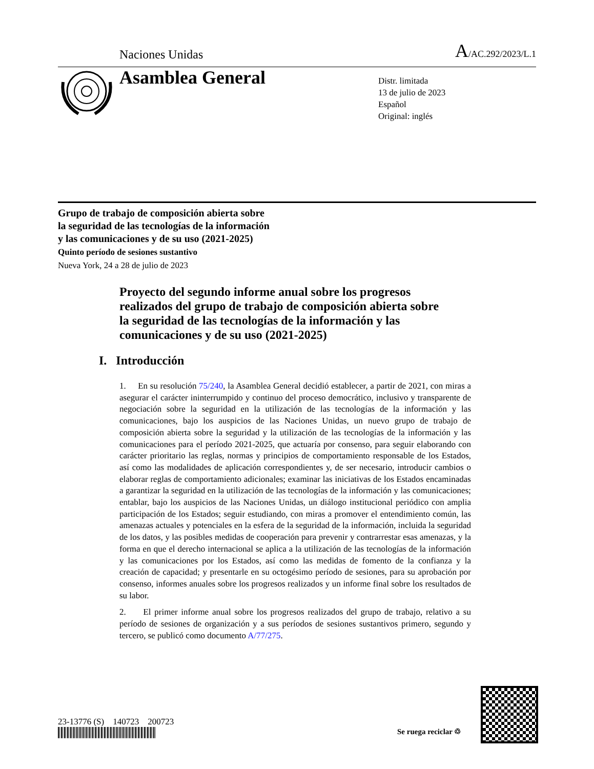Naciones Unidas A/AC.292/2023/L.1
Asamblea General
Distr. limitada
13 de julio de 2023
Español
Original: inglés
Grupo de trabajo de composición abierta sobre
la seguridad de las tecnologías de la información
y las comunicaciones y de su uso (2021-2025)
Quinto período de sesiones sustantivo
Nueva York, 24 a 28 de julio de 2023
Proyecto del segundo informe anual sobre los progresos realizados del grupo de trabajo de composición abierta sobre la seguridad de las tecnologías de la información y las comunicaciones y de su uso (2021-2025)
I. Introducción
1. En su resolución 75/240, la Asamblea General decidió establecer, a partir de 2021, con miras a asegurar el carácter ininterrumpido y continuo del proceso democrático, inclusivo y transparente de negociación sobre la seguridad en la utilización de las tecnologías de la información y las comunicaciones, bajo los auspicios de las Naciones Unidas, un nuevo grupo de trabajo de composición abierta sobre la seguridad y la utilización de las tecnologías de la información y las comunicaciones para el período 2021-2025, que actuaría por consenso, para seguir elaborando con carácter prioritario las reglas, normas y principios de comportamiento responsable de los Estados, así como las modalidades de aplicación correspondientes y, de ser necesario, introducir cambios o elaborar reglas de comportamiento adicionales; examinar las iniciativas de los Estados encaminadas a garantizar la seguridad en la utilización de las tecnologías de la información y las comunicaciones; entablar, bajo los auspicios de las Naciones Unidas, un diálogo institucional periódico con amplia participación de los Estados; seguir estudiando, con miras a promover el entendimiento común, las amenazas actuales y potenciales en la esfera de la seguridad de la información, incluida la seguridad de los datos, y las posibles medidas de cooperación para prevenir y contrarrestar esas amenazas, y la forma en que el derecho internacional se aplica a la utilización de las tecnologías de la información y las comunicaciones por los Estados, así como las medidas de fomento de la confianza y la creación de capacidad; y presentarle en su octogésimo período de sesiones, para su aprobación por consenso, informes anuales sobre los progresos realizados y un informe final sobre los resultados de su labor.
2. El primer informe anual sobre los progresos realizados del grupo de trabajo, relativo a su período de sesiones de organización y a sus períodos de sesiones sustantivos primero, segundo y tercero, se publicó como documento A/77/275.
23-13776 (S) 140723 200723
Se ruega reciclar ♲